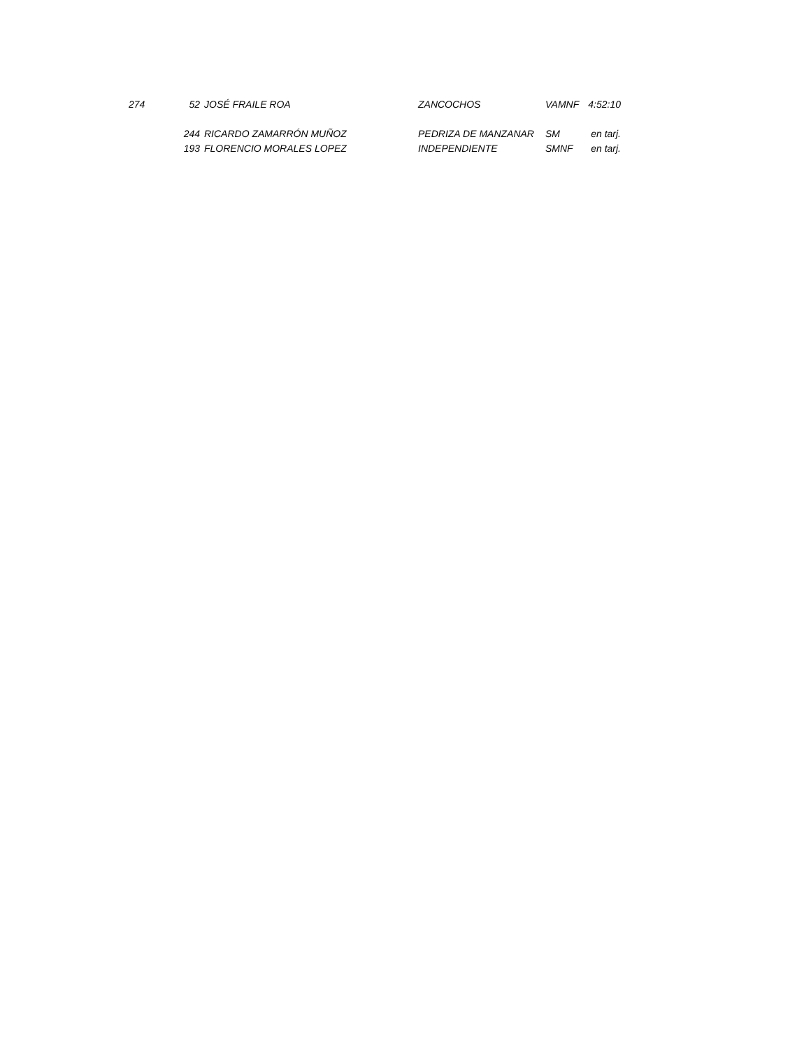| 274 | 52 | JOSÉ FRAILE ROA | ZANCOCHOS | VAMNF | 4:52:10 |
| | 244 | RICARDO ZAMARRÓN MUÑOZ | PEDRIZA DE MANZANAR | SM | en tarj. |
| | 193 | FLORENCIO MORALES LOPEZ | INDEPENDIENTE | SMNF | en tarj. |